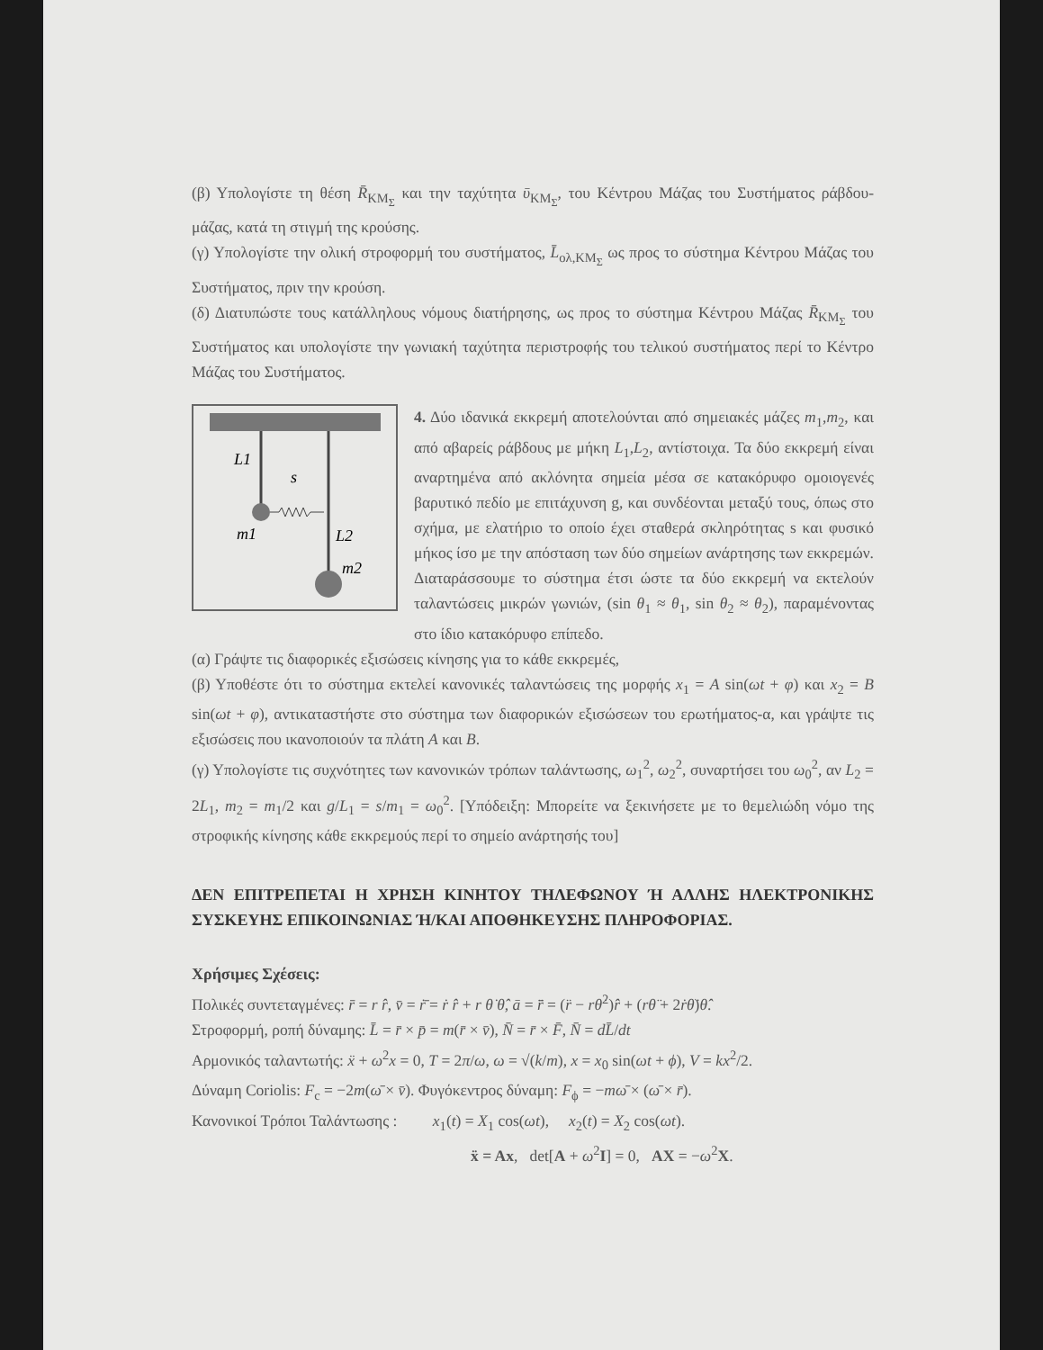(β) Υπολογίστε τη θέση R̄<sub>ΚΜ<sub>Σ</sub></sub> και την ταχύτητα ῡ<sub>ΚΜ<sub>Σ</sub></sub>, του Κέντρου Μάζας του Συστήματος ράβδου-μάζας, κατά τη στιγμή της κρούσης.
(γ) Υπολογίστε την ολική στροφορμή του συστήματος, L̄<sub>ολ,ΚΜ<sub>Σ</sub></sub> ως προς το σύστημα Κέντρου Μάζας του Συστήματος, πριν την κρούση.
(δ) Διατυπώστε τους κατάλληλους νόμους διατήρησης, ως προς το σύστημα Κέντρου Μάζας R̄<sub>ΚΜ<sub>Σ</sub></sub> του Συστήματος και υπολογίστε την γωνιακή ταχύτητα περιστροφής του τελικού συστήματος περί το Κέντρο Μάζας του Συστήματος.
L1
s
m1
L2
m2
4. Δύο ιδανικά εκκρεμή αποτελούνται από σημειακές μάζες m<sub>1</sub>,m<sub>2</sub>, και από αβαρείς ράβδους με μήκη L<sub>1</sub>,L<sub>2</sub>, αντίστοιχα. Τα δύο εκκρεμή είναι αναρτημένα από ακλόνητα σημεία μέσα σε κατακόρυφο ομοιογενές βαρυτικό πεδίο με επιτάχυνση g, και συνδέονται μεταξύ τους, όπως στο σχήμα, με ελατήριο το οποίο έχει σταθερά σκληρότητας s και φυσικό μήκος ίσο με την απόσταση των δύο σημείων ανάρτησης των εκκρεμών. Διαταράσσουμε το σύστημα έτσι ώστε τα δύο εκκρεμή να εκτελούν ταλαντώσεις μικρών γωνιών, (sin θ<sub>1</sub> ≈ θ<sub>1</sub>, sin θ<sub>2</sub> ≈ θ<sub>2</sub>), παραμένοντας στο ίδιο κατακόρυφο επίπεδο.
(α) Γράψτε τις διαφορικές εξισώσεις κίνησης για το κάθε εκκρεμές,
(β) Υποθέστε ότι το σύστημα εκτελεί κανονικές ταλαντώσεις της μορφής x<sub>1</sub> = A sin(ωt + φ) και x<sub>2</sub> = B sin(ωt + φ), αντικαταστήστε στο σύστημα των διαφορικών εξισώσεων του ερωτήματος-α, και γράψτε τις εξισώσεις που ικανοποιούν τα πλάτη A και B.
(γ) Υπολογίστε τις συχνότητες των κανονικών τρόπων ταλάντωσης, ω<sub>1</sub><sup>2</sup>, ω<sub>2</sub><sup>2</sup>, συναρτήσει του ω<sub>0</sub><sup>2</sup>, αν L<sub>2</sub> = 2L<sub>1</sub>, m<sub>2</sub> = m<sub>1</sub>/2 και g/L<sub>1</sub> = s/m<sub>1</sub> = ω<sub>0</sub><sup>2</sup>. [Υπόδειξη: Μπορείτε να ξεκινήσετε με το θεμελιώδη νόμο της στροφικής κίνησης κάθε εκκρεμούς περί το σημείο ανάρτησής του]
ΔΕΝ ΕΠΙΤΡΕΠΕΤΑΙ Η ΧΡΗΣΗ ΚΙΝΗΤΟΥ ΤΗΛΕΦΩΝΟΥ Ή ΑΛΛΗΣ ΗΛΕΚΤΡΟΝΙΚΗΣ ΣΥΣΚΕΥΗΣ ΕΠΙΚΟΙΝΩΝΙΑΣ Ή/ΚΑΙ ΑΠΟΘΗΚΕΥΣΗΣ ΠΛΗΡΟΦΟΡΙΑΣ.
Χρήσιμες Σχέσεις:
Πολικές συντεταγμένες: r̄ = r r̂, v̄ = ṙ̄ = ṙ r̂ + r θ̇ θ̂, ā = r̈̄ = (r̈ − rθ̇<sup>2</sup>)r̂ + (rθ̈ + 2ṙθ̇)θ̂.
Στροφορμή, ροπή δύναμης: L̄ = r̄ × p̄ = m(r̄ × v̄), N̄ = r̄ × F̄, N̄ = dL̄/dt
Αρμονικός ταλαντωτής: ẍ + ω<sup>2</sup>x = 0, T = 2π/ω, ω = √(k/m), x = x<sub>0</sub> sin(ωt + ϕ), V = kx<sup>2</sup>/2.
Δύναμη Coriolis: F<sub>c</sub> = −2m(ω̄ × v̄). Φυγόκεντρος δύναμη: F<sub>ϕ</sub> = −mω̄ × (ω̄ × r̄).
Κανονικοί Τρόποι Ταλάντωσης : x<sub>1</sub>(t) = X<sub>1</sub> cos(ωt), x<sub>2</sub>(t) = X<sub>2</sub> cos(ωt).
ẍ = Ax, det[A + ω<sup>2</sup>I] = 0, AX = −ω<sup>2</sup>X.